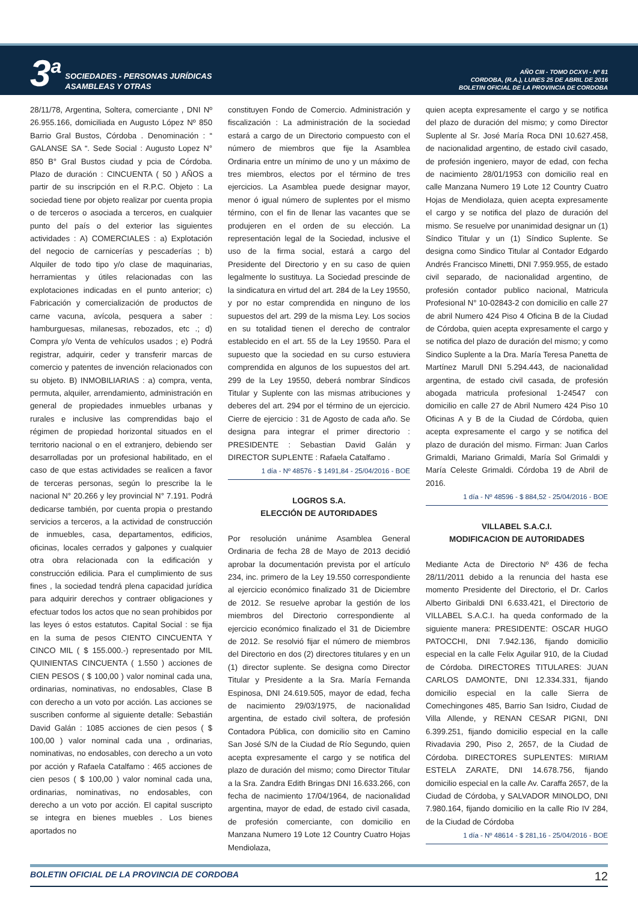3<sup>a</sup>
SOCIEDADES - PERSONAS JURÍDICAS
ASAMBLEAS Y OTRAS
AÑO CIII - TOMO DCXVI - Nº 81
CORDOBA, (R.A.), LUNES 25 DE ABRIL DE 2016
BOLETIN OFICIAL DE LA PROVINCIA DE CORDOBA
28/11/78, Argentina, Soltera, comerciante , DNI Nº 26.955.166, domiciliada en Augusto López Nº 850 Barrio Gral Bustos, Córdoba . Denominación : “ GALANSE SA “. Sede Social : Augusto Lopez N° 850 B° Gral Bustos ciudad y pcia de Córdoba. Plazo de duración : CINCUENTA ( 50 ) AÑOS a partir de su inscripción en el R.P.C. Objeto : La sociedad tiene por objeto realizar por cuenta propia o de terceros o asociada a terceros, en cualquier punto del país o del exterior las siguientes actividades : A) COMERCIALES : a) Explotación del negocio de carnicerías y pescaderías ; b) Alquiler de todo tipo y/o clase de maquinarias, herramientas y útiles relacionadas con las explotaciones indicadas en el punto anterior; c) Fabricación y comercialización de productos de carne vacuna, avícola, pesquera a saber : hamburguesas, milanesas, rebozados, etc .; d) Compra y/o Venta de vehículos usados ; e) Podrá registrar, adquirir, ceder y transferir marcas de comercio y patentes de invención relacionados con su objeto. B) INMOBILIARIAS : a) compra, venta, permuta, alquiler, arrendamiento, administración en general de propiedades inmuebles urbanas y rurales e inclusive las comprendidas bajo el régimen de propiedad horizontal situados en el territorio nacional o en el extranjero, debiendo ser desarrolladas por un profesional habilitado, en el caso de que estas actividades se realicen a favor de terceras personas, según lo prescribe la le nacional N° 20.266 y ley provincial N° 7.191. Podrá dedicarse también, por cuenta propia o prestando servicios a terceros, a la actividad de construcción de inmuebles, casa, departamentos, edificios, oficinas, locales cerrados y galpones y cualquier otra obra relacionada con la edificación y construcción edilicia. Para el cumplimiento de sus fines , la sociedad tendrá plena capacidad jurídica para adquirir derechos y contraer obligaciones y efectuar todos los actos que no sean prohibidos por las leyes ó estos estatutos. Capital Social : se fija en la suma de pesos CIENTO CINCUENTA Y CINCO MIL ( $ 155.000.-) representado por MIL QUINIENTAS CINCUENTA ( 1.550 ) acciones de CIEN PESOS ( $ 100,00 ) valor nominal cada una, ordinarias, nominativas, no endosables, Clase B con derecho a un voto por acción. Las acciones se suscriben conforme al siguiente detalle: Sebastián David Galán : 1085 acciones de cien pesos ( $ 100,00 ) valor nominal cada una , ordinarias, nominativas, no endosables, con derecho a un voto por acción y Rafaela Catalfamo : 465 acciones de cien pesos ( $ 100,00 ) valor nominal cada una, ordinarias, nominativas, no endosables, con derecho a un voto por acción. El capital suscripto se integra en bienes muebles . Los bienes aportados no
constituyen Fondo de Comercio. Administración y fiscalización : La administración de la sociedad estará a cargo de un Directorio compuesto con el número de miembros que fije la Asamblea Ordinaria entre un mínimo de uno y un máximo de tres miembros, electos por el término de tres ejercicios. La Asamblea puede designar mayor, menor ó igual número de suplentes por el mismo término, con el fin de llenar las vacantes que se produjeren en el orden de su elección. La representación legal de la Sociedad, inclusive el uso de la firma social, estará a cargo del Presidente del Directorio y en su caso de quien legalmente lo sustituya. La Sociedad prescinde de la sindicatura en virtud del art. 284 de la Ley 19550, y por no estar comprendida en ninguno de los supuestos del art. 299 de la misma Ley. Los socios en su totalidad tienen el derecho de contralor establecido en el art. 55 de la Ley 19550. Para el supuesto que la sociedad en su curso estuviera comprendida en algunos de los supuestos del art. 299 de la Ley 19550, deberá nombrar Síndicos Titular y Suplente con las mismas atribuciones y deberes del art. 294 por el término de un ejercicio. Cierre de ejercicio : 31 de Agosto de cada año. Se designa para integrar el primer directorio : PRESIDENTE : Sebastian David Galán y DIRECTOR SUPLENTE : Rafaela Catalfamo .
1 día - Nº 48576 - $ 1491,84 - 25/04/2016 - BOE
LOGROS S.A.
ELECCIÓN DE AUTORIDADES
Por resolución unánime Asamblea General Ordinaria de fecha 28 de Mayo de 2013 decidió aprobar la documentación prevista por el artículo 234, inc. primero de la Ley 19.550 correspondiente al ejercicio económico finalizado 31 de Diciembre de 2012. Se resuelve aprobar la gestión de los miembros del Directorio correspondiente al ejercicio económico finalizado el 31 de Diciembre de 2012. Se resolvió fijar el número de miembros del Directorio en dos (2) directores titulares y en un (1) director suplente. Se designa como Director Titular y Presidente a la Sra. María Fernanda Espinosa, DNI 24.619.505, mayor de edad, fecha de nacimiento 29/03/1975, de nacionalidad argentina, de estado civil soltera, de profesión Contadora Pública, con domicilio sito en Camino San José S/N de la Ciudad de Río Segundo, quien acepta expresamente el cargo y se notifica del plazo de duración del mismo; como Director Titular a la Sra. Zandra Edith Bringas DNI 16.633.266, con fecha de nacimiento 17/04/1964, de nacionalidad argentina, mayor de edad, de estado civil casada, de profesión comerciante, con domicilio en Manzana Numero 19 Lote 12 Country Cuatro Hojas Mendiolaza,
quien acepta expresamente el cargo y se notifica del plazo de duración del mismo; y como Director Suplente al Sr. José María Roca DNI 10.627.458, de nacionalidad argentino, de estado civil casado, de profesión ingeniero, mayor de edad, con fecha de nacimiento 28/01/1953 con domicilio real en calle Manzana Numero 19 Lote 12 Country Cuatro Hojas de Mendiolaza, quien acepta expresamente el cargo y se notifica del plazo de duración del mismo. Se resuelve por unanimidad designar un (1) Síndico Titular y un (1) Síndico Suplente. Se designa como Sindico Titular al Contador Edgardo Andrés Francisco Minetti, DNI 7.959.955, de estado civil separado, de nacionalidad argentino, de profesión contador publico nacional, Matricula Profesional N° 10-02843-2 con domicilio en calle 27 de abril Numero 424 Piso 4 Oficina B de la Ciudad de Córdoba, quien acepta expresamente el cargo y se notifica del plazo de duración del mismo; y como Sindico Suplente a la Dra. María Teresa Panetta de Martínez Marull DNI 5.294.443, de nacionalidad argentina, de estado civil casada, de profesión abogada matricula profesional 1-24547 con domicilio en calle 27 de Abril Numero 424 Piso 10 Oficinas A y B de la Ciudad de Córdoba, quien acepta expresamente el cargo y se notifica del plazo de duración del mismo. Firman: Juan Carlos Grimaldi, Mariano Grimaldi, María Sol Grimaldi y María Celeste Grimaldi. Córdoba 19 de Abril de 2016.
1 día - Nº 48596 - $ 884,52 - 25/04/2016 - BOE
VILLABEL S.A.C.I.
MODIFICACION DE AUTORIDADES
Mediante Acta de Directorio Nº 436 de fecha 28/11/2011 debido a la renuncia del hasta ese momento Presidente del Directorio, el Dr. Carlos Alberto Giribaldi DNI 6.633.421, el Directorio de VILLABEL S.A.C.I. ha queda conformado de la siguiente manera: PRESIDENTE: OSCAR HUGO PATOCCHI, DNI 7.942.136, fijando domicilio especial en la calle Felix Aguilar 910, de la Ciudad de Córdoba. DIRECTORES TITULARES: JUAN CARLOS DAMONTE, DNI 12.334.331, fijando domicilio especial en la calle Sierra de Comechingones 485, Barrio San Isidro, Ciudad de Villa Allende, y RENAN CESAR PIGNI, DNI 6.399.251, fijando domicilio especial en la calle Rivadavia 290, Piso 2, 2657, de la Ciudad de Córdoba. DIRECTORES SUPLENTES: MIRIAM ESTELA ZARATE, DNI 14.678.756, fijando domicilio especial en la calle Av. Caraffa 2657, de la Ciudad de Córdoba, y SALVADOR MINOLDO, DNI 7.980.164, fijando domicilio en la calle Rio IV 284, de la Ciudad de Córdoba
1 día - Nº 48614 - $ 281,16 - 25/04/2016 - BOE
BOLETIN OFICIAL DE LA PROVINCIA DE CORDOBA 12